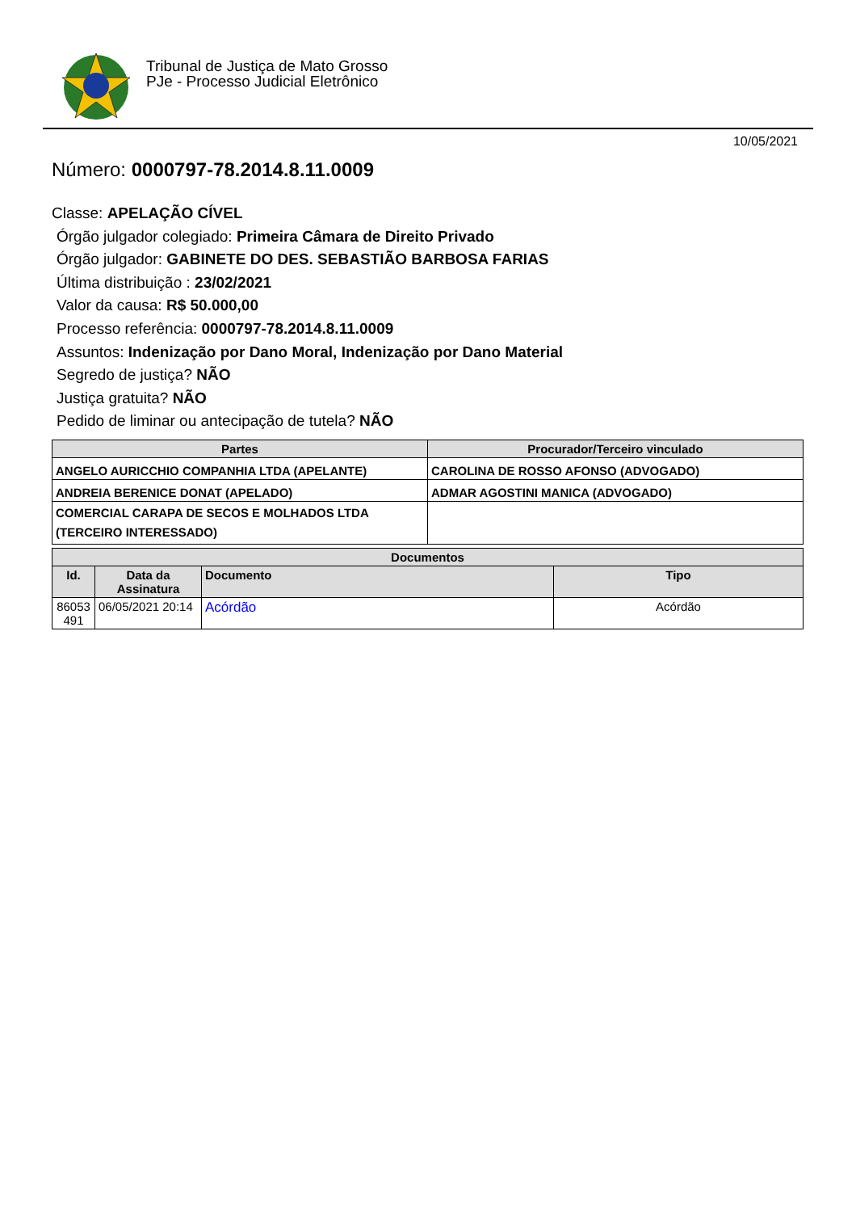Tribunal de Justiça de Mato Grosso
PJe - Processo Judicial Eletrônico
10/05/2021
Número: 0000797-78.2014.8.11.0009
Classe: APELAÇÃO CÍVEL
Órgão julgador colegiado: Primeira Câmara de Direito Privado
Órgão julgador: GABINETE DO DES. SEBASTIÃO BARBOSA FARIAS
Última distribuição : 23/02/2021
Valor da causa: R$ 50.000,00
Processo referência: 0000797-78.2014.8.11.0009
Assuntos: Indenização por Dano Moral, Indenização por Dano Material
Segredo de justiça? NÃO
Justiça gratuita? NÃO
Pedido de liminar ou antecipação de tutela? NÃO
| Partes | Procurador/Terceiro vinculado |
| --- | --- |
| ANGELO AURICCHIO COMPANHIA LTDA (APELANTE) | CAROLINA DE ROSSO AFONSO (ADVOGADO) |
| ANDREIA BERENICE DONAT (APELADO) | ADMAR AGOSTINI MANICA (ADVOGADO) |
| COMERCIAL CARAPA DE SECOS E MOLHADOS LTDA (TERCEIRO INTERESSADO) | |
| Documentos | | | |
| --- | --- | --- | --- |
| Id. | Data da Assinatura | Documento | Tipo |
| 86053 491 | 06/05/2021 20:14 | Acórdão | Acórdão |